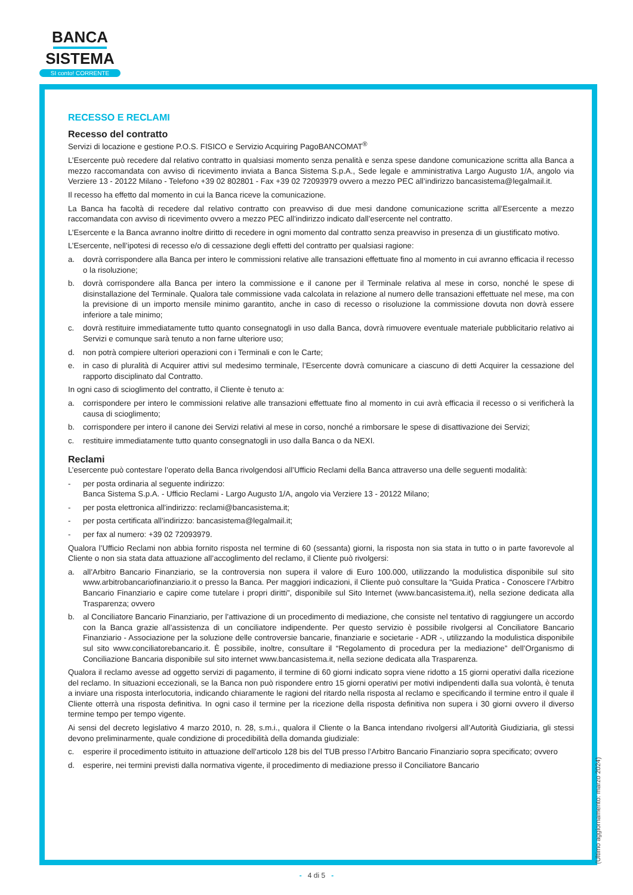BANCA
SISTEMA
SI conto! CORRENTE
RECESSO E RECLAMI
Recesso del contratto
Servizi di locazione e gestione P.O.S. FISICO e Servizio Acquiring PagoBANCOMAT<sup>®</sup>
L’Esercente può recedere dal relativo contratto in qualsiasi momento senza penalità e senza spese dandone comunicazione scritta alla Banca a mezzo raccomandata con avviso di ricevimento inviata a Banca Sistema S.p.A., Sede legale e amministrativa Largo Augusto 1/A, angolo via Verziere 13 - 20122 Milano - Telefono +39 02 802801 - Fax +39 02 72093979 ovvero a mezzo PEC all’indirizzo bancasistema@legalmail.it.
Il recesso ha effetto dal momento in cui la Banca riceve la comunicazione.
La Banca ha facoltà di recedere dal relativo contratto con preavviso di due mesi dandone comunicazione scritta all’Esercente a mezzo raccomandata con avviso di ricevimento ovvero a mezzo PEC all’indirizzo indicato dall’esercente nel contratto.
L’Esercente e la Banca avranno inoltre diritto di recedere in ogni momento dal contratto senza preavviso in presenza di un giustificato motivo.
L’Esercente, nell’ipotesi di recesso e/o di cessazione degli effetti del contratto per qualsiasi ragione:
a. dovrà corrispondere alla Banca per intero le commissioni relative alle transazioni effettuate fino al momento in cui avranno efficacia il recesso o la risoluzione;
b. dovrà corrispondere alla Banca per intero la commissione e il canone per il Terminale relativa al mese in corso, nonché le spese di disinstallazione del Terminale. Qualora tale commissione vada calcolata in relazione al numero delle transazioni effettuate nel mese, ma con la previsione di un importo mensile minimo garantito, anche in caso di recesso o risoluzione la commissione dovuta non dovrà essere inferiore a tale minimo;
c. dovrà restituire immediatamente tutto quanto consegnatogli in uso dalla Banca, dovrà rimuovere eventuale materiale pubblicitario relativo ai Servizi e comunque sarà tenuto a non farne ulteriore uso;
d. non potrà compiere ulteriori operazioni con i Terminali e con le Carte;
e. in caso di pluralità di Acquirer attivi sul medesimo terminale, l’Esercente dovrà comunicare a ciascuno di detti Acquirer la cessazione del rapporto disciplinato dal Contratto.
In ogni caso di scioglimento del contratto, il Cliente è tenuto a:
a. corrispondere per intero le commissioni relative alle transazioni effettuate fino al momento in cui avrà efficacia il recesso o si verificherà la causa di scioglimento;
b. corrispondere per intero il canone dei Servizi relativi al mese in corso, nonché a rimborsare le spese di disattivazione dei Servizi;
c. restituire immediatamente tutto quanto consegnatogli in uso dalla Banca o da NEXI.
Reclami
L’esercente può contestare l’operato della Banca rivolgendosi all’Ufficio Reclami della Banca attraverso una delle seguenti modalità:
- per posta ordinaria al seguente indirizzo:
Banca Sistema S.p.A. - Ufficio Reclami - Largo Augusto 1/A, angolo via Verziere 13 - 20122 Milano;
- per posta elettronica all’indirizzo: reclami@bancasistema.it;
- per posta certificata all’indirizzo: bancasistema@legalmail.it;
- per fax al numero: +39 02 72093979.
Qualora l’Ufficio Reclami non abbia fornito risposta nel termine di 60 (sessanta) giorni, la risposta non sia stata in tutto o in parte favorevole al Cliente o non sia stata data attuazione all’accoglimento del reclamo, il Cliente può rivolgersi:
a. all’Arbitro Bancario Finanziario, se la controversia non supera il valore di Euro 100.000, utilizzando la modulistica disponibile sul sito www.arbitrobancariofinanziario.it o presso la Banca. Per maggiori indicazioni, il Cliente può consultare la “Guida Pratica - Conoscere l’Arbitro Bancario Finanziario e capire come tutelare i propri diritti”, disponibile sul Sito Internet (www.bancasistema.it), nella sezione dedicata alla Trasparenza; ovvero
b. al Conciliatore Bancario Finanziario, per l’attivazione di un procedimento di mediazione, che consiste nel tentativo di raggiungere un accordo con la Banca grazie all’assistenza di un conciliatore indipendente. Per questo servizio è possibile rivolgersi al Conciliatore Bancario Finanziario - Associazione per la soluzione delle controversie bancarie, finanziarie e societarie - ADR -, utilizzando la modulistica disponibile sul sito www.conciliatorebancario.it. È possibile, inoltre, consultare il “Regolamento di procedura per la mediazione” dell’Organismo di Conciliazione Bancaria disponibile sul sito internet www.bancasistema.it, nella sezione dedicata alla Trasparenza.
Qualora il reclamo avesse ad oggetto servizi di pagamento, il termine di 60 giorni indicato sopra viene ridotto a 15 giorni operativi dalla ricezione del reclamo. In situazioni eccezionali, se la Banca non può rispondere entro 15 giorni operativi per motivi indipendenti dalla sua volontà, è tenuta a inviare una risposta interlocutoria, indicando chiaramente le ragioni del ritardo nella risposta al reclamo e specificando il termine entro il quale il Cliente otterrà una risposta definitiva. In ogni caso il termine per la ricezione della risposta definitiva non supera i 30 giorni ovvero il diverso termine tempo per tempo vigente.
Ai sensi del decreto legislativo 4 marzo 2010, n. 28, s.m.i., qualora il Cliente o la Banca intendano rivolgersi all’Autorità Giudiziaria, gli stessi devono preliminarmente, quale condizione di procedibilità della domanda giudiziale:
c. esperire il procedimento istituito in attuazione dell’articolo 128 bis del TUB presso l’Arbitro Bancario Finanziario sopra specificato; ovvero
d. esperire, nei termini previsti dalla normativa vigente, il procedimento di mediazione presso il Conciliatore Bancario
(Ultimo aggiornamento: marzo 2024)
- 4 di 5 -